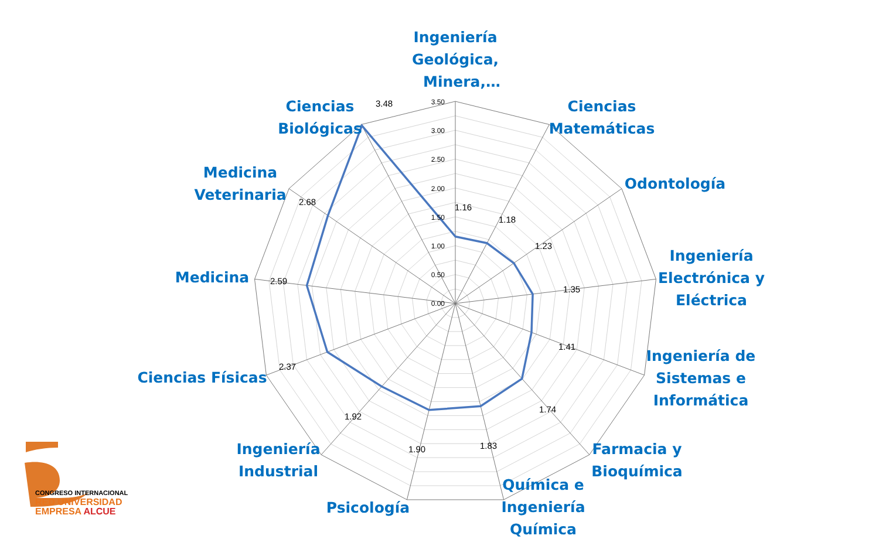3.50
3.00
2.50
2.00
1.50
1.00
0.50
0.00
Ingeniería
Geológica,
Minera,…
Ciencias
Matemáticas
Odontología
Ingeniería
Electrónica y
Eléctrica
Ingeniería de
Sistemas e
Informática
Farmacia y
Bioquímica
Química e
Ingeniería
Química
Psicología
Ingeniería
Industrial
Ciencias Físicas
Medicina
Medicina
Veterinaria
Ciencias
Biológicas
1.16
1.18
1.23
1.35
1.41
1.74
1.83
1.90
1.92
2.37
2.59
2.68
3.48
CONGRESO INTERNACIONAL
RED UNIVERSIDAD
EMPRESA ALCUE